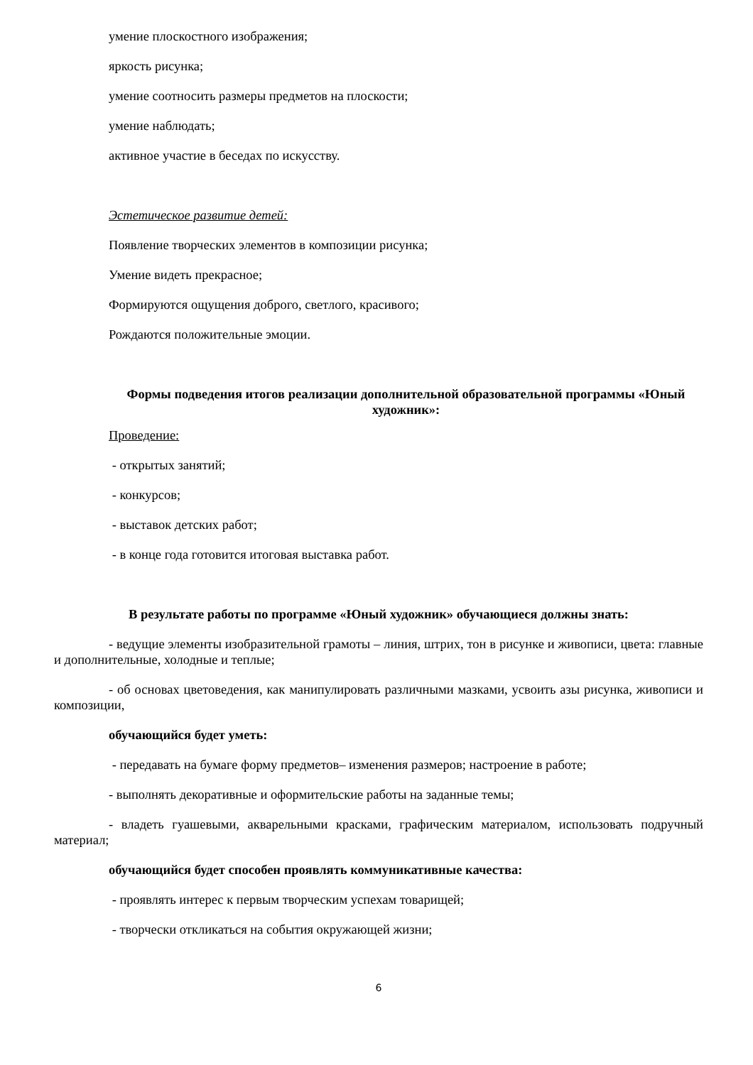умение плоскостного изображения;
яркость рисунка;
умение соотносить размеры предметов на плоскости;
умение наблюдать;
активное участие в беседах по искусству.
Эстетическое развитие детей:
Появление творческих элементов в композиции рисунка;
Умение видеть прекрасное;
Формируются ощущения доброго, светлого, красивого;
Рождаются положительные эмоции.
Формы подведения итогов реализации дополнительной образовательной программы «Юный художник»:
Проведение:
- открытых занятий;
- конкурсов;
- выставок детских работ;
- в конце года готовится итоговая выставка работ.
В результате работы по программе «Юный художник» обучающиеся должны знать:
- ведущие элементы изобразительной грамоты – линия, штрих, тон в рисунке и живописи, цвета: главные и дополнительные, холодные и теплые;
- об основах цветоведения, как манипулировать различными мазками, усвоить азы рисунка, живописи и композиции,
обучающийся будет уметь:
- передавать на бумаге форму предметов– изменения размеров; настроение в работе;
- выполнять декоративные и оформительские работы на заданные темы;
- владеть гуашевыми, акварельными красками, графическим материалом, использовать подручный материал;
обучающийся будет способен проявлять коммуникативные качества:
- проявлять интерес к первым творческим успехам товарищей;
- творчески откликаться на события окружающей жизни;
6